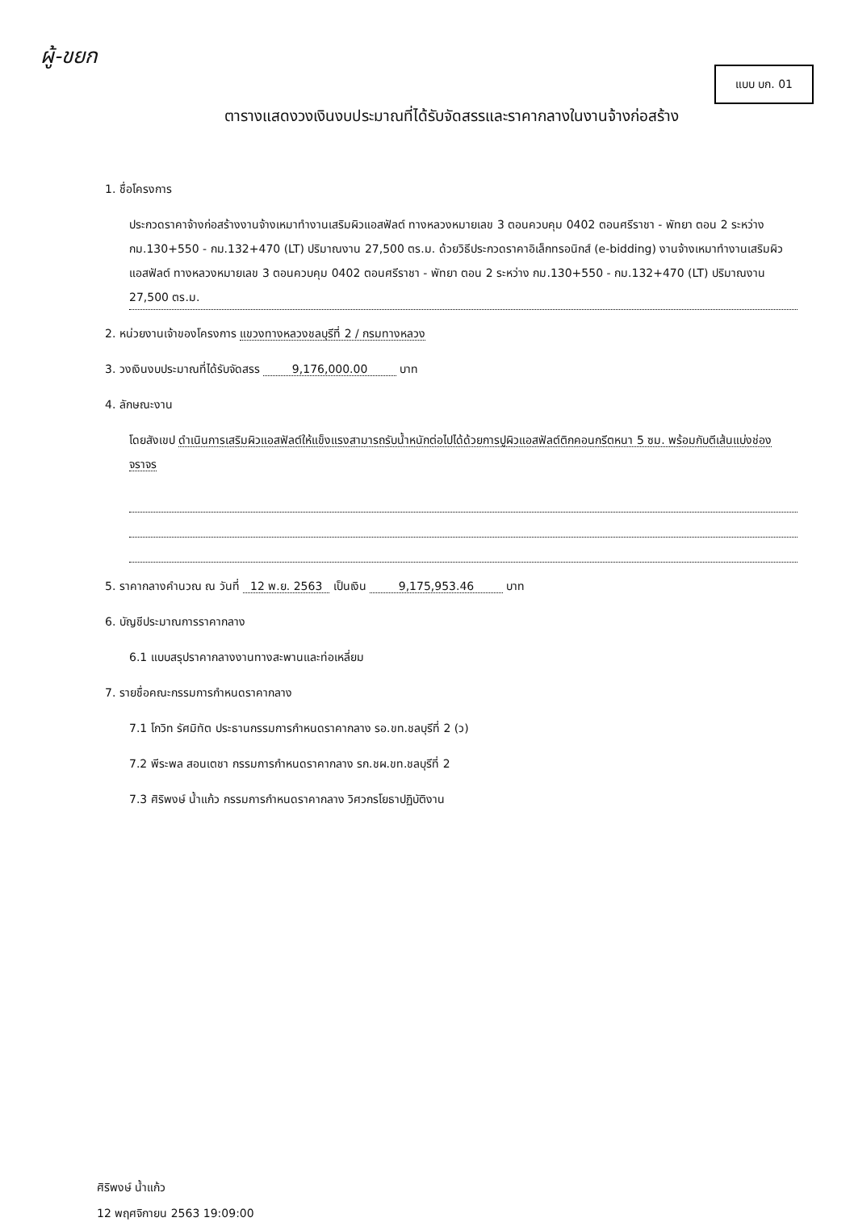ผู้-ขยก
แบบ บก. 01
ตารางแสดงวงเงินงบประมาณที่ได้รับจัดสรรและราคากลางในงานจ้างก่อสร้าง
1. ชื่อโครงการ
ประกวดราคาจ้างก่อสร้างงานจ้างเหมาทำงานเสริมผิวแอสฟัลต์ ทางหลวงหมายเลข 3 ตอนควบคุม 0402 ตอนศรีราชา - พัทยา ตอน 2 ระหว่าง กม.130+550 - กม.132+470 (LT) ปริมาณงาน 27,500 ตร.ม. ด้วยวิธีประกวดราคาอิเล็กทรอนิกส์ (e-bidding) งานจ้างเหมาทำงานเสริมผิวแอสฟัลต์ ทางหลวงหมายเลข 3 ตอนควบคุม 0402 ตอนศรีราชา - พัทยา ตอน 2 ระหว่าง กม.130+550 - กม.132+470 (LT) ปริมาณงาน 27,500 ตร.ม.
2. หน่วยงานเจ้าของโครงการ แขวงทางหลวงชลบุรีที่ 2 / กรมทางหลวง
3. วงเงินงบประมาณที่ได้รับจัดสรร 9,176,000.00 บาท
4. ลักษณะงาน
โดยสังเขป ดำเนินการเสริมผิวแอสฟัลต์ให้แข็งแรงสามารถรับน้ำหนักต่อไปได้ด้วยการปูผิวแอสฟัลต์ติกคอนกรีตหนา 5 ซม. พร้อมกับตีเส้นแบ่งช่องจราจร
5. ราคากลางคำนวณ ณ วันที่ 12 พ.ย. 2563 เป็นเงิน 9,175,953.46 บาท
6. บัญชีประมาณการราคากลาง
6.1 แบบสรุปราคากลางงานทางสะพานและท่อเหลี่ยม
7. รายชื่อคณะกรรมการกำหนดราคากลาง
7.1 โกวิท รัศมิทัต ประธานกรรมการกำหนดราคากลาง รอ.ขท.ชลบุรีที่ 2 (ว)
7.2 พีระพล สอนเตชา กรรมการกำหนดราคากลาง รก.ชผ.ขท.ชลบุรีที่ 2
7.3 ศิริพงษ์ น้ำแก้ว กรรมการกำหนดราคากลาง วิศวกรโยธาปฏิบัติงาน
ศิริพงษ์ น้ำแก้ว
12 พฤศจิกายน 2563 19:09:00